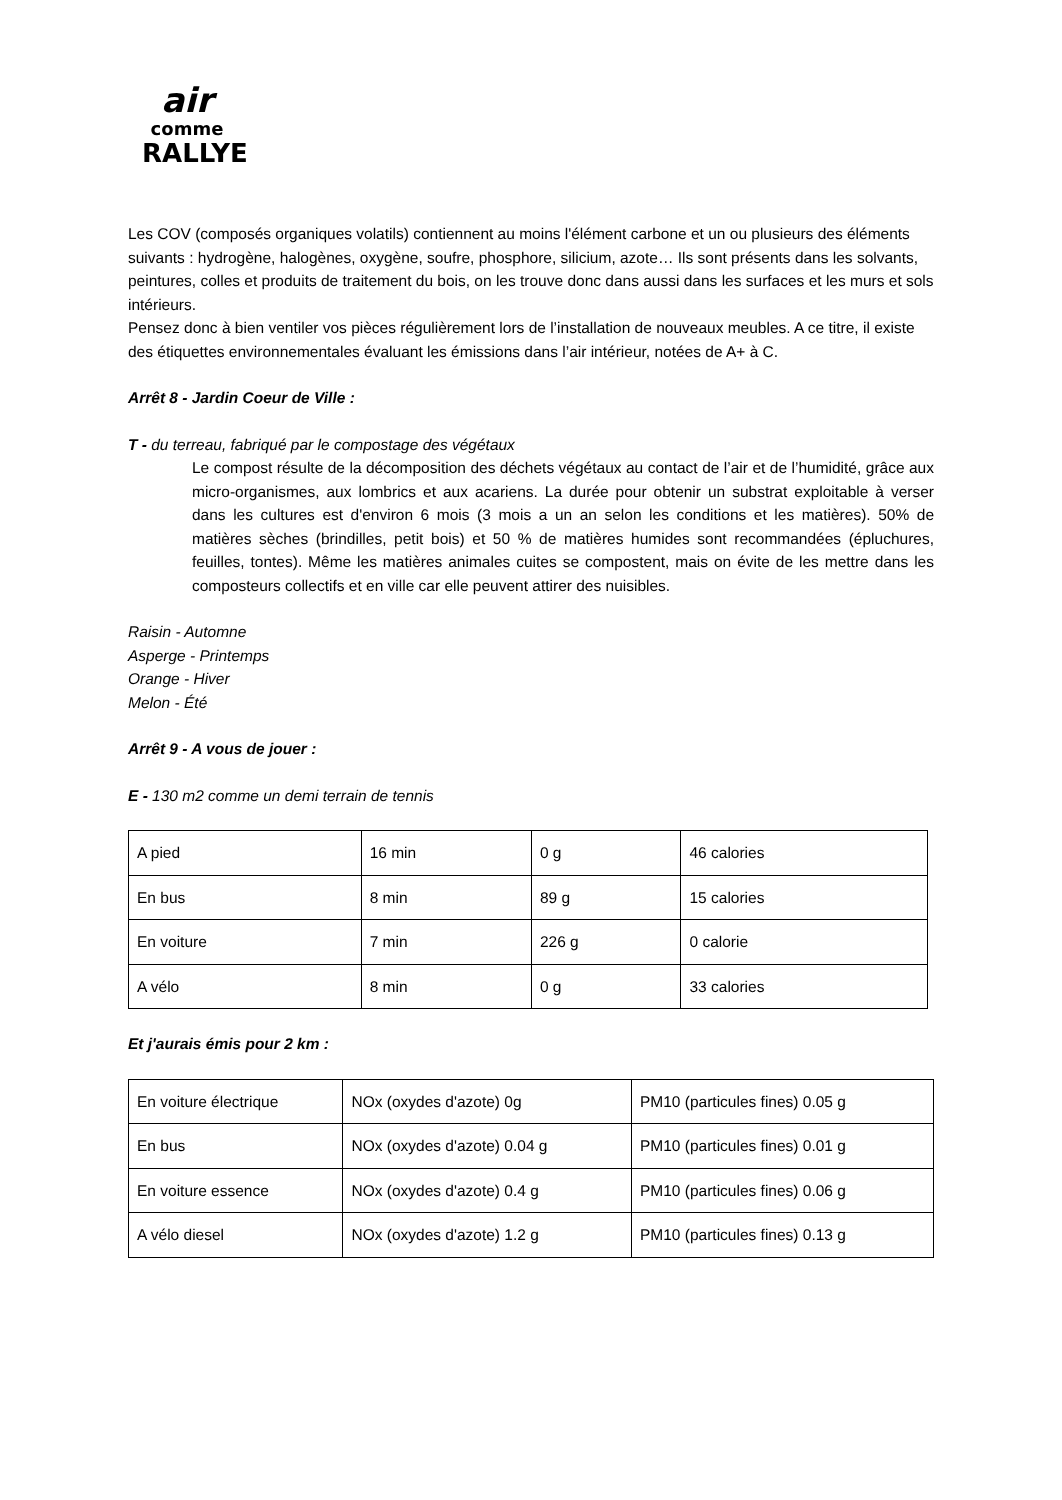air
comme
RALLYE
Les COV (composés organiques volatils) contiennent au moins l'élément carbone et un ou plusieurs des éléments suivants : hydrogène, halogènes, oxygène, soufre, phosphore, silicium, azote… Ils sont présents dans les solvants, peintures, colles et produits de traitement du bois, on les trouve donc dans aussi dans les surfaces et les murs et sols intérieurs.
Pensez donc à bien ventiler vos pièces régulièrement lors de l’installation de nouveaux meubles. A ce titre, il existe des étiquettes environnementales évaluant les émissions dans l’air intérieur, notées de A+ à C.
Arrêt 8 - Jardin Coeur de Ville :
T - du terreau, fabriqué par le compostage des végétaux
Le compost résulte de la décomposition des déchets végétaux au contact de l’air et de l’humidité, grâce aux micro-organismes, aux lombrics et aux acariens. La durée pour obtenir un substrat exploitable à verser dans les cultures est d'environ 6 mois (3 mois a un an selon les conditions et les matières). 50% de matières sèches (brindilles, petit bois) et 50 % de matières humides sont recommandées (épluchures, feuilles, tontes). Même les matières animales cuites se compostent, mais on évite de les mettre dans les composteurs collectifs et en ville car elle peuvent attirer des nuisibles.
Raisin - Automne
Asperge - Printemps
Orange - Hiver
Melon - Été
Arrêt 9 - A vous de jouer :
E - 130 m2 comme un demi terrain de tennis
| A pied | 16 min | 0 g | 46 calories |
| En bus | 8 min | 89 g | 15 calories |
| En voiture | 7 min | 226 g | 0 calorie |
| A vélo | 8 min | 0 g | 33 calories |
Et j'aurais émis pour 2 km :
| En voiture électrique | NOx (oxydes d'azote) 0g | PM10 (particules fines) 0.05 g |
| En bus | NOx (oxydes d'azote) 0.04 g | PM10 (particules fines) 0.01 g |
| En voiture essence | NOx (oxydes d'azote) 0.4 g | PM10 (particules fines) 0.06 g |
| A vélo diesel | NOx (oxydes d'azote) 1.2 g | PM10 (particules fines) 0.13 g |